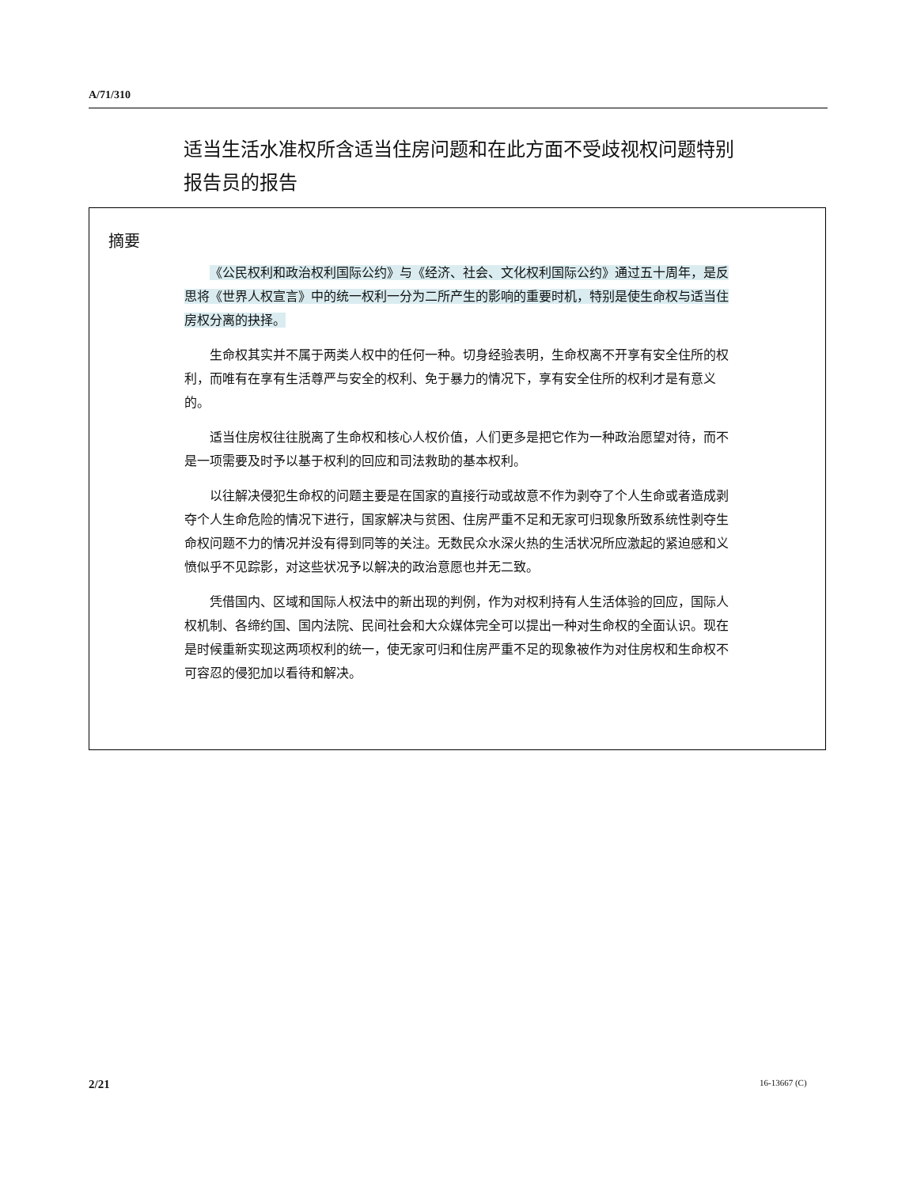A/71/310
适当生活水准权所含适当住房问题和在此方面不受歧视权问题特别报告员的报告
摘要
《公民权利和政治权利国际公约》与《经济、社会、文化权利国际公约》通过五十周年，是反思将《世界人权宣言》中的统一权利一分为二所产生的影响的重要时机，特别是使生命权与适当住房权分离的抉择。
生命权其实并不属于两类人权中的任何一种。切身经验表明，生命权离不开享有安全住所的权利，而唯有在享有生活尊严与安全的权利、免于暴力的情况下，享有安全住所的权利才是有意义的。
适当住房权往往脱离了生命权和核心人权价值，人们更多是把它作为一种政治愿望对待，而不是一项需要及时予以基于权利的回应和司法救助的基本权利。
以往解决侵犯生命权的问题主要是在国家的直接行动或故意不作为剥夺了个人生命或者造成剥夺个人生命危险的情况下进行，国家解决与贫困、住房严重不足和无家可归现象所致系统性剥夺生命权问题不力的情况并没有得到同等的关注。无数民众水深火热的生活状况所应激起的紧迫感和义愤似乎不见踪影，对这些状况予以解决的政治意愿也并无二致。
凭借国内、区域和国际人权法中的新出现的判例，作为对权利持有人生活体验的回应，国际人权机制、各缔约国、国内法院、民间社会和大众媒体完全可以提出一种对生命权的全面认识。现在是时候重新实现这两项权利的统一，使无家可归和住房严重不足的现象被作为对住房权和生命权不可容忍的侵犯加以看待和解决。
2/21 16-13667 (C)